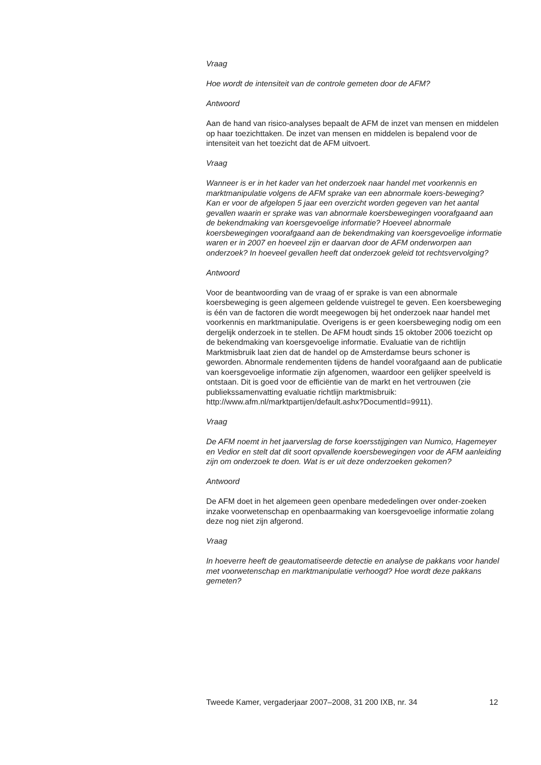Vraag
Hoe wordt de intensiteit van de controle gemeten door de AFM?
Antwoord
Aan de hand van risico-analyses bepaalt de AFM de inzet van mensen en middelen op haar toezichttaken. De inzet van mensen en middelen is bepalend voor de intensiteit van het toezicht dat de AFM uitvoert.
Vraag
Wanneer is er in het kader van het onderzoek naar handel met voorkennis en marktmanipulatie volgens de AFM sprake van een abnormale koers-beweging?
Kan er voor de afgelopen 5 jaar een overzicht worden gegeven van het aantal gevallen waarin er sprake was van abnormale koersbewegingen voorafgaand aan de bekendmaking van koersgevoelige informatie? Hoeveel abnormale koersbewegingen voorafgaand aan de bekendmaking van koersgevoelige informatie waren er in 2007 en hoeveel zijn er daarvan door de AFM onderworpen aan onderzoek? In hoeveel gevallen heeft dat onderzoek geleid tot rechtsvervolging?
Antwoord
Voor de beantwoording van de vraag of er sprake is van een abnormale koersbeweging is geen algemeen geldende vuistregel te geven. Een koersbeweging is één van de factoren die wordt meegewogen bij het onderzoek naar handel met voorkennis en marktmanipulatie. Overigens is er geen koersbeweging nodig om een dergelijk onderzoek in te stellen. De AFM houdt sinds 15 oktober 2006 toezicht op de bekendmaking van koersgevoelige informatie. Evaluatie van de richtlijn Marktmisbruik laat zien dat de handel op de Amsterdamse beurs schoner is geworden. Abnormale rendementen tijdens de handel voorafgaand aan de publicatie van koersgevoelige informatie zijn afgenomen, waardoor een gelijker speelveld is ontstaan. Dit is goed voor de efficiëntie van de markt en het vertrouwen (zie publiekssamenvatting evaluatie richtlijn marktmisbruik: http://www.afm.nl/marktpartijen/default.ashx?DocumentId=9911).
Vraag
De AFM noemt in het jaarverslag de forse koersstijgingen van Numico, Hagemeyer en Vedior en stelt dat dit soort opvallende koersbewegingen voor de AFM aanleiding zijn om onderzoek te doen. Wat is er uit deze onderzoeken gekomen?
Antwoord
De AFM doet in het algemeen geen openbare mededelingen over onder-zoeken inzake voorwetenschap en openbaarmaking van koersgevoelige informatie zolang deze nog niet zijn afgerond.
Vraag
In hoeverre heeft de geautomatiseerde detectie en analyse de pakkans voor handel met voorwetenschap en marktmanipulatie verhoogd? Hoe wordt deze pakkans gemeten?
Tweede Kamer, vergaderjaar 2007–2008, 31 200 IXB, nr. 34 12